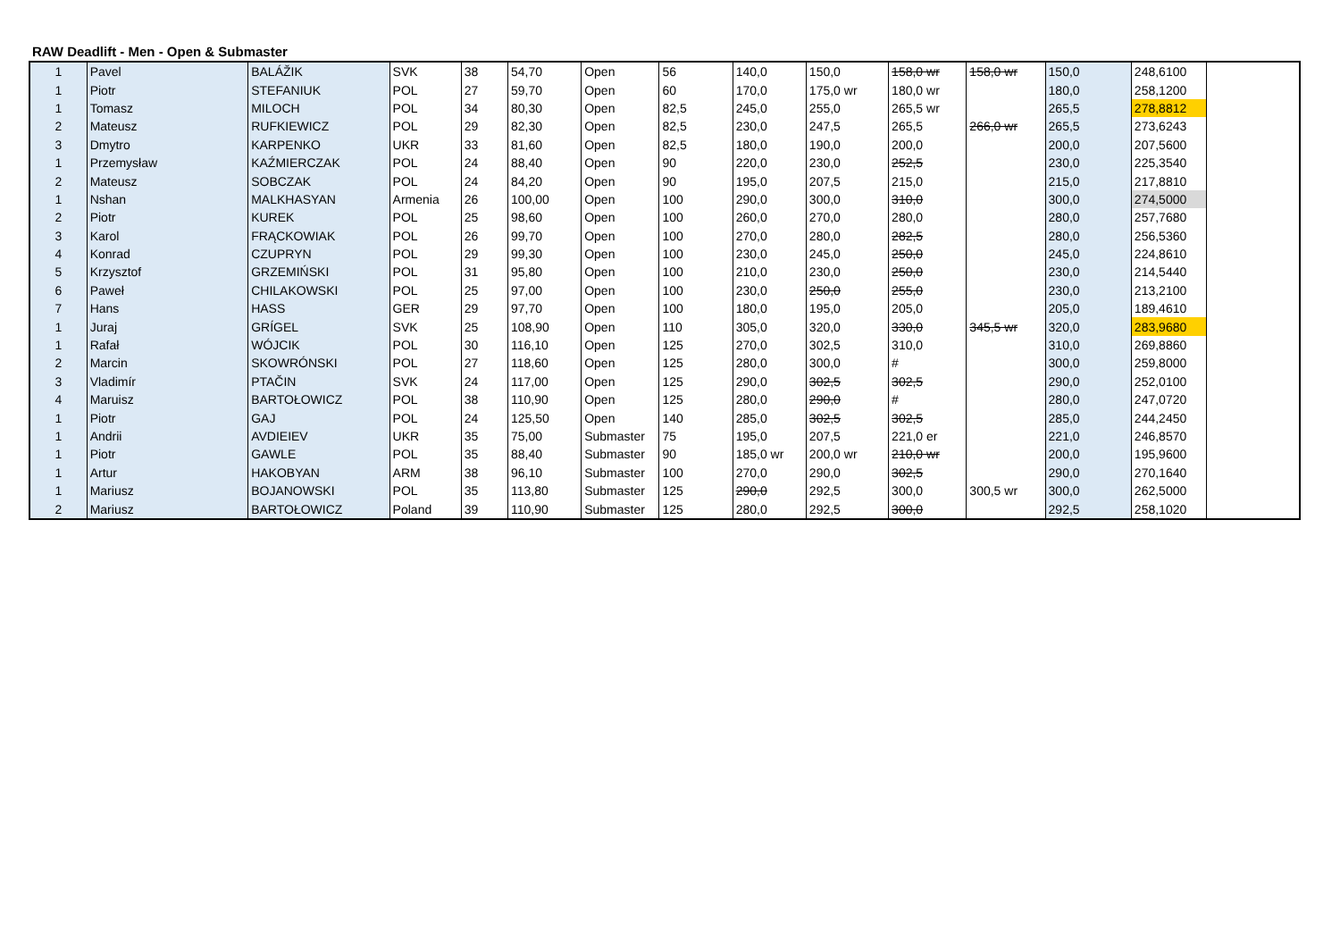RAW Deadlift - Men - Open & Submaster
| 1 | Pavel | BALÁŽIK | SVK | 38 | 54,70 | Open | 56 | 140,0 | 150,0 | 158,0 wr | 158,0 wr | 150,0 | 248,6100 | |
| 1 | Piotr | STEFANIUK | POL | 27 | 59,70 | Open | 60 | 170,0 | 175,0 wr | 180,0 wr | | 180,0 | 258,1200 | |
| 1 | Tomasz | MILOCH | POL | 34 | 80,30 | Open | 82,5 | 245,0 | 255,0 | 265,5 wr | | 265,5 | 278,8812 | |
| 2 | Mateusz | RUFKIEWICZ | POL | 29 | 82,30 | Open | 82,5 | 230,0 | 247,5 | 265,5 | 266,0 wr | 265,5 | 273,6243 | |
| 3 | Dmytro | KARPENKO | UKR | 33 | 81,60 | Open | 82,5 | 180,0 | 190,0 | 200,0 | | 200,0 | 207,5600 | |
| 1 | Przemysław | KAŹMIERCZAK | POL | 24 | 88,40 | Open | 90 | 220,0 | 230,0 | 252,5 | | 230,0 | 225,3540 | |
| 2 | Mateusz | SOBCZAK | POL | 24 | 84,20 | Open | 90 | 195,0 | 207,5 | 215,0 | | 215,0 | 217,8810 | |
| 1 | Nshan | MALKHASYAN | Armenia | 26 | 100,00 | Open | 100 | 290,0 | 300,0 | 310,0 | | 300,0 | 274,5000 | |
| 2 | Piotr | KUREK | POL | 25 | 98,60 | Open | 100 | 260,0 | 270,0 | 280,0 | | 280,0 | 257,7680 | |
| 3 | Karol | FRĄCKOWIAK | POL | 26 | 99,70 | Open | 100 | 270,0 | 280,0 | 282,5 | | 280,0 | 256,5360 | |
| 4 | Konrad | CZUPRYN | POL | 29 | 99,30 | Open | 100 | 230,0 | 245,0 | 250,0 | | 245,0 | 224,8610 | |
| 5 | Krzysztof | GRZEMIŃSKI | POL | 31 | 95,80 | Open | 100 | 210,0 | 230,0 | 250,0 | | 230,0 | 214,5440 | |
| 6 | Paweł | CHILAKOWSKI | POL | 25 | 97,00 | Open | 100 | 230,0 | 250,0 | 255,0 | | 230,0 | 213,2100 | |
| 7 | Hans | HASS | GER | 29 | 97,70 | Open | 100 | 180,0 | 195,0 | 205,0 | | 205,0 | 189,4610 | |
| 1 | Juraj | GRÍGEL | SVK | 25 | 108,90 | Open | 110 | 305,0 | 320,0 | 330,0 | 345,5 wr | 320,0 | 283,9680 | |
| 1 | Rafał | WÓJCIK | POL | 30 | 116,10 | Open | 125 | 270,0 | 302,5 | 310,0 | | 310,0 | 269,8860 | |
| 2 | Marcin | SKOWRÓNSKI | POL | 27 | 118,60 | Open | 125 | 280,0 | 300,0 | # | | 300,0 | 259,8000 | |
| 3 | Vladimír | PTAČIN | SVK | 24 | 117,00 | Open | 125 | 290,0 | 302,5 | 302,5 | | 290,0 | 252,0100 | |
| 4 | Maruisz | BARTOŁOWICZ | POL | 38 | 110,90 | Open | 125 | 280,0 | 290,0 | # | | 280,0 | 247,0720 | |
| 1 | Piotr | GAJ | POL | 24 | 125,50 | Open | 140 | 285,0 | 302,5 | 302,5 | | 285,0 | 244,2450 | |
| 1 | Andrii | AVDIEIEV | UKR | 35 | 75,00 | Submaster | 75 | 195,0 | 207,5 | 221,0 er | | 221,0 | 246,8570 | |
| 1 | Piotr | GAWLE | POL | 35 | 88,40 | Submaster | 90 | 185,0 wr | 200,0 wr | 210,0 wr | | 200,0 | 195,9600 | |
| 1 | Artur | HAKOBYAN | ARM | 38 | 96,10 | Submaster | 100 | 270,0 | 290,0 | 302,5 | | 290,0 | 270,1640 | |
| 1 | Mariusz | BOJANOWSKI | POL | 35 | 113,80 | Submaster | 125 | 290,0 | 292,5 | 300,0 | 300,5 wr | 300,0 | 262,5000 | |
| 2 | Mariusz | BARTOŁOWICZ | Poland | 39 | 110,90 | Submaster | 125 | 280,0 | 292,5 | 300,0 | | 292,5 | 258,1020 | |